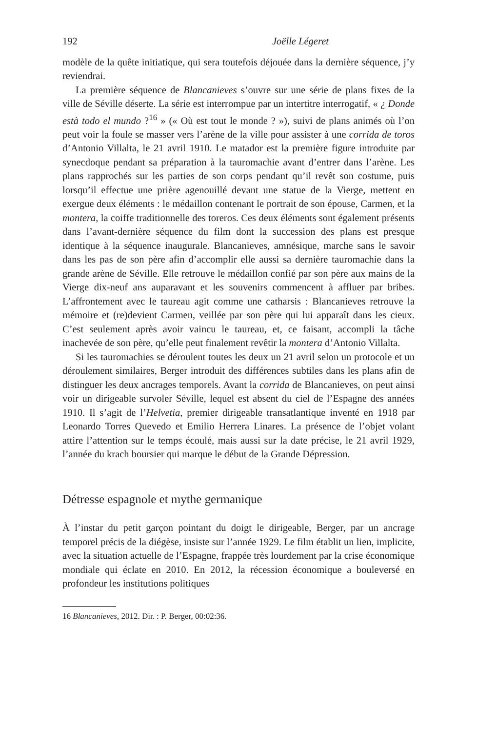192 Joëlle Légeret
modèle de la quête initiatique, qui sera toutefois déjouée dans la dernière séquence, j’y reviendrai.
La première séquence de Blancanieves s’ouvre sur une série de plans fixes de la ville de Séville déserte. La série est interrompue par un intertitre interrogatif, « ¿ Donde està todo el mundo ?<sup>16</sup> » (« Où est tout le monde ? »), suivi de plans animés où l’on peut voir la foule se masser vers l’arène de la ville pour assister à une corrida de toros d’Antonio Villalta, le 21 avril 1910. Le matador est la première figure introduite par synecdoque pendant sa préparation à la tauromachie avant d’entrer dans l’arène. Les plans rapprochés sur les parties de son corps pendant qu’il revêt son costume, puis lorsqu’il effectue une prière agenouillé devant une statue de la Vierge, mettent en exergue deux éléments : le médaillon contenant le portrait de son épouse, Carmen, et la montera, la coiffe traditionnelle des toreros. Ces deux éléments sont également présents dans l’avant-dernière séquence du film dont la succession des plans est presque identique à la séquence inaugurale. Blancanieves, amnésique, marche sans le savoir dans les pas de son père afin d’accomplir elle aussi sa dernière tauromachie dans la grande arène de Séville. Elle retrouve le médaillon confié par son père aux mains de la Vierge dix-neuf ans auparavant et les souvenirs commencent à affluer par bribes. L’affrontement avec le taureau agit comme une catharsis : Blancanieves retrouve la mémoire et (re)devient Carmen, veillée par son père qui lui apparaît dans les cieux. C’est seulement après avoir vaincu le taureau, et, ce faisant, accompli la tâche inachevée de son père, qu’elle peut finalement revêtir la montera d’Antonio Villalta.
Si les tauromachies se déroulent toutes les deux un 21 avril selon un protocole et un déroulement similaires, Berger introduit des différences subtiles dans les plans afin de distinguer les deux ancrages temporels. Avant la corrida de Blancanieves, on peut ainsi voir un dirigeable survoler Séville, lequel est absent du ciel de l’Espagne des années 1910. Il s’agit de l’Helvetia, premier dirigeable transatlantique inventé en 1918 par Leonardo Torres Quevedo et Emilio Herrera Linares. La présence de l’objet volant attire l’attention sur le temps écoulé, mais aussi sur la date précise, le 21 avril 1929, l’année du krach boursier qui marque le début de la Grande Dépression.
Détresse espagnole et mythe germanique
À l’instar du petit garçon pointant du doigt le dirigeable, Berger, par un ancrage temporel précis de la diégèse, insiste sur l’année 1929. Le film établit un lien, implicite, avec la situation actuelle de l’Espagne, frappée très lourdement par la crise économique mondiale qui éclate en 2010. En 2012, la récession économique a bouleversé en profondeur les institutions politiques
16 Blancanieves, 2012. Dir. : P. Berger, 00:02:36.